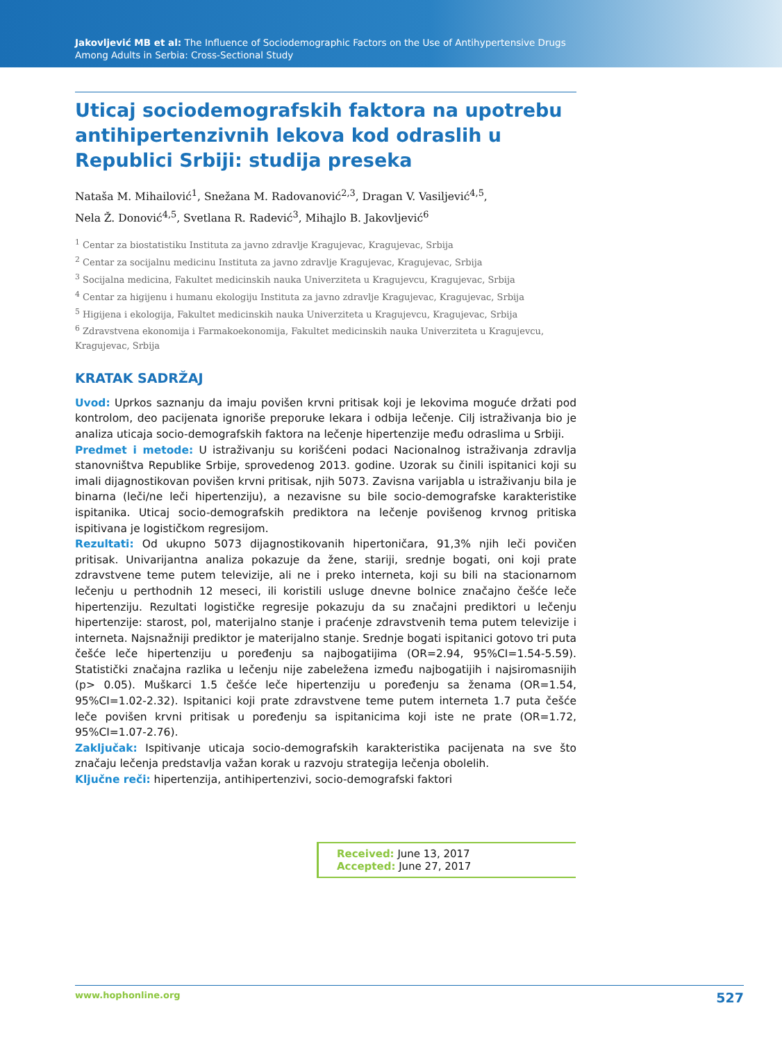Jakovljević MB et al: The Influence of Sociodemographic Factors on the Use of Antihypertensive Drugs
Among Adults in Serbia: Cross-Sectional Study
Uticaj sociodemografskih faktora na upotrebu antihipertenzivnih lekova kod odraslih u Republici Srbiji: studija preseka
Nataša M. Mihailović<sup>1</sup>, Snežana M. Radovanović<sup>2,3</sup>, Dragan V. Vasiljević<sup>4,5</sup>,
Nela Ž. Donović<sup>4,5</sup>, Svetlana R. Radević<sup>3</sup>, Mihajlo B. Jakovljević<sup>6</sup>
<sup>1</sup> Centar za biostatistiku Instituta za javno zdravlje Kragujevac, Kragujevac, Srbija
<sup>2</sup> Centar za socijalnu medicinu Instituta za javno zdravlje Kragujevac, Kragujevac, Srbija
<sup>3</sup> Socijalna medicina, Fakultet medicinskih nauka Univerziteta u Kragujevcu, Kragujevac, Srbija
<sup>4</sup> Centar za higijenu i humanu ekologiju Instituta za javno zdravlje Kragujevac, Kragujevac, Srbija
<sup>5</sup> Higijena i ekologija, Fakultet medicinskih nauka Univerziteta u Kragujevcu, Kragujevac, Srbija
<sup>6</sup> Zdravstvena ekonomija i Farmakoekonomija, Fakultet medicinskih nauka Univerziteta u Kragujevcu, Kragujevac, Srbija
KRATAK SADRŽAJ
Uvod: Uprkos saznanju da imaju povišen krvni pritisak koji je lekovima moguće držati pod kontrolom, deo pacijenata ignoriše preporuke lekara i odbija lečenje. Cilj istraživanja bio je analiza uticaja socio-demografskih faktora na lečenje hipertenzije među odraslima u Srbiji.
Predmet i metode: U istraživanju su korišćeni podaci Nacionalnog istraživanja zdravlja stanovništva Republike Srbije, sprovedenog 2013. godine. Uzorak su činili ispitanici koji su imali dijagnostikovan povišen krvni pritisak, njih 5073. Zavisna varijabla u istraživanju bila je binarna (leči/ne leči hipertenziju), a nezavisne su bile socio-demografske karakteristike ispitanika. Uticaj socio-demografskih prediktora na lečenje povišenog krvnog pritiska ispitivana je logističkom regresijom.
Rezultati: Od ukupno 5073 dijagnostikovanih hipertoničara, 91,3% njih leči povičen pritisak. Univarijantna analiza pokazuje da žene, stariji, srednje bogati, oni koji prate zdravstvene teme putem televizije, ali ne i preko interneta, koji su bili na stacionarnom lečenju u perthodnih 12 meseci, ili koristili usluge dnevne bolnice značajno češće leče hipertenziju. Rezultati logističke regresije pokazuju da su značajni prediktori u lečenju hipertenzije: starost, pol, materijalno stanje i praćenje zdravstvenih tema putem televizije i interneta. Najsnažniji prediktor je materijalno stanje. Srednje bogati ispitanici gotovo tri puta češće leče hipertenziju u poređenju sa najbogatijima (OR=2.94, 95%CI=1.54-5.59). Statistički značajna razlika u lečenju nije zabeležena između najbogatijih i najsiromasnijih (p> 0.05). Muškarci 1.5 češće leče hipertenziju u poređenju sa ženama (OR=1.54, 95%CI=1.02-2.32). Ispitanici koji prate zdravstvene teme putem interneta 1.7 puta češće leče povišen krvni pritisak u poređenju sa ispitanicima koji iste ne prate (OR=1.72, 95%CI=1.07-2.76).
Zaključak: Ispitivanje uticaja socio-demografskih karakteristika pacijenata na sve što značaju lečenja predstavlja važan korak u razvoju strategija lečenja obolelih.
Ključne reči: hipertenzija, antihipertenzivi, socio-demografski faktori
Received: June 13, 2017
Accepted: June 27, 2017
www.hophonline.org 527